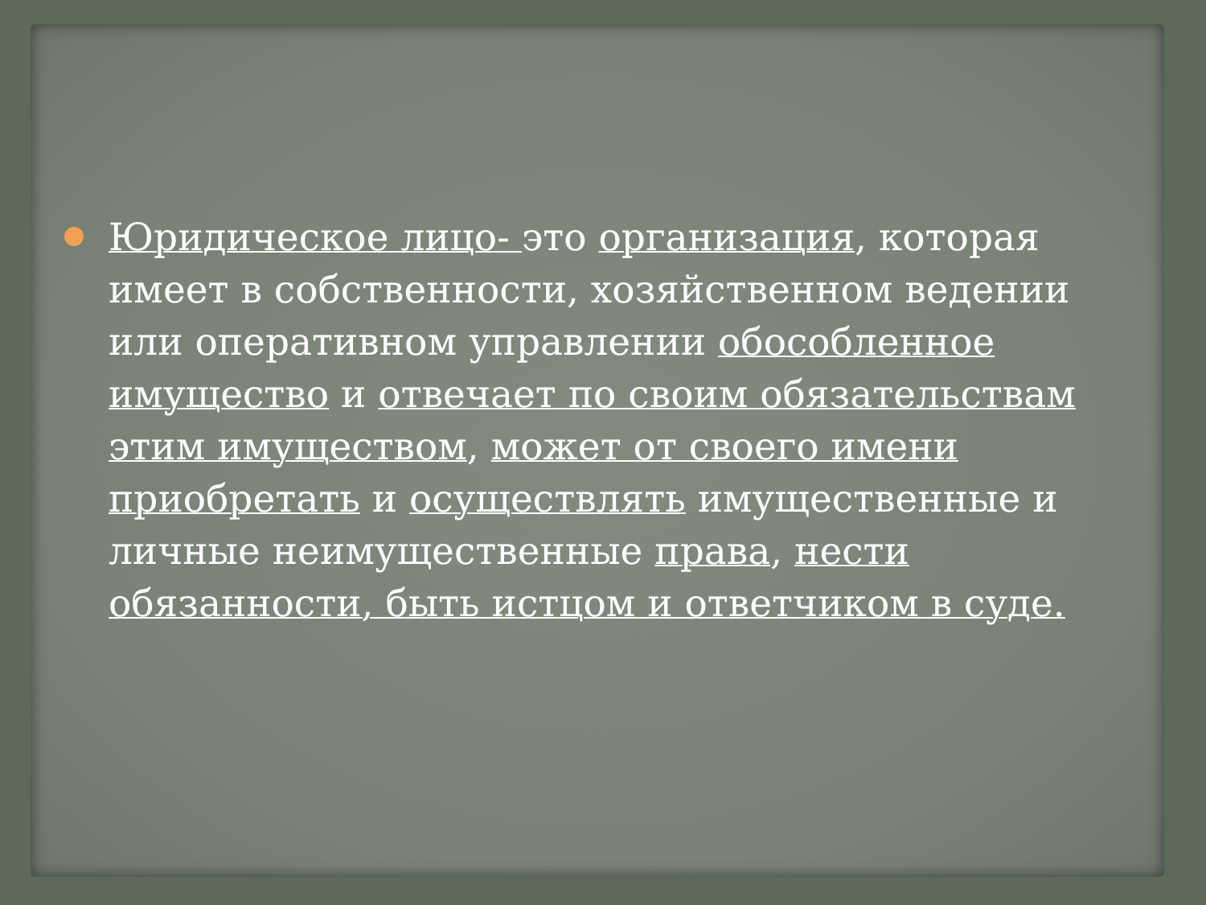Юридическое лицо- это организация, которая имеет в собственности, хозяйственном ведении или оперативном управлении обособленное имущество и отвечает по своим обязательствам этим имуществом, может от своего имени приобретать и осуществлять имущественные и личные неимущественные права, нести обязанности, быть истцом и ответчиком в суде.